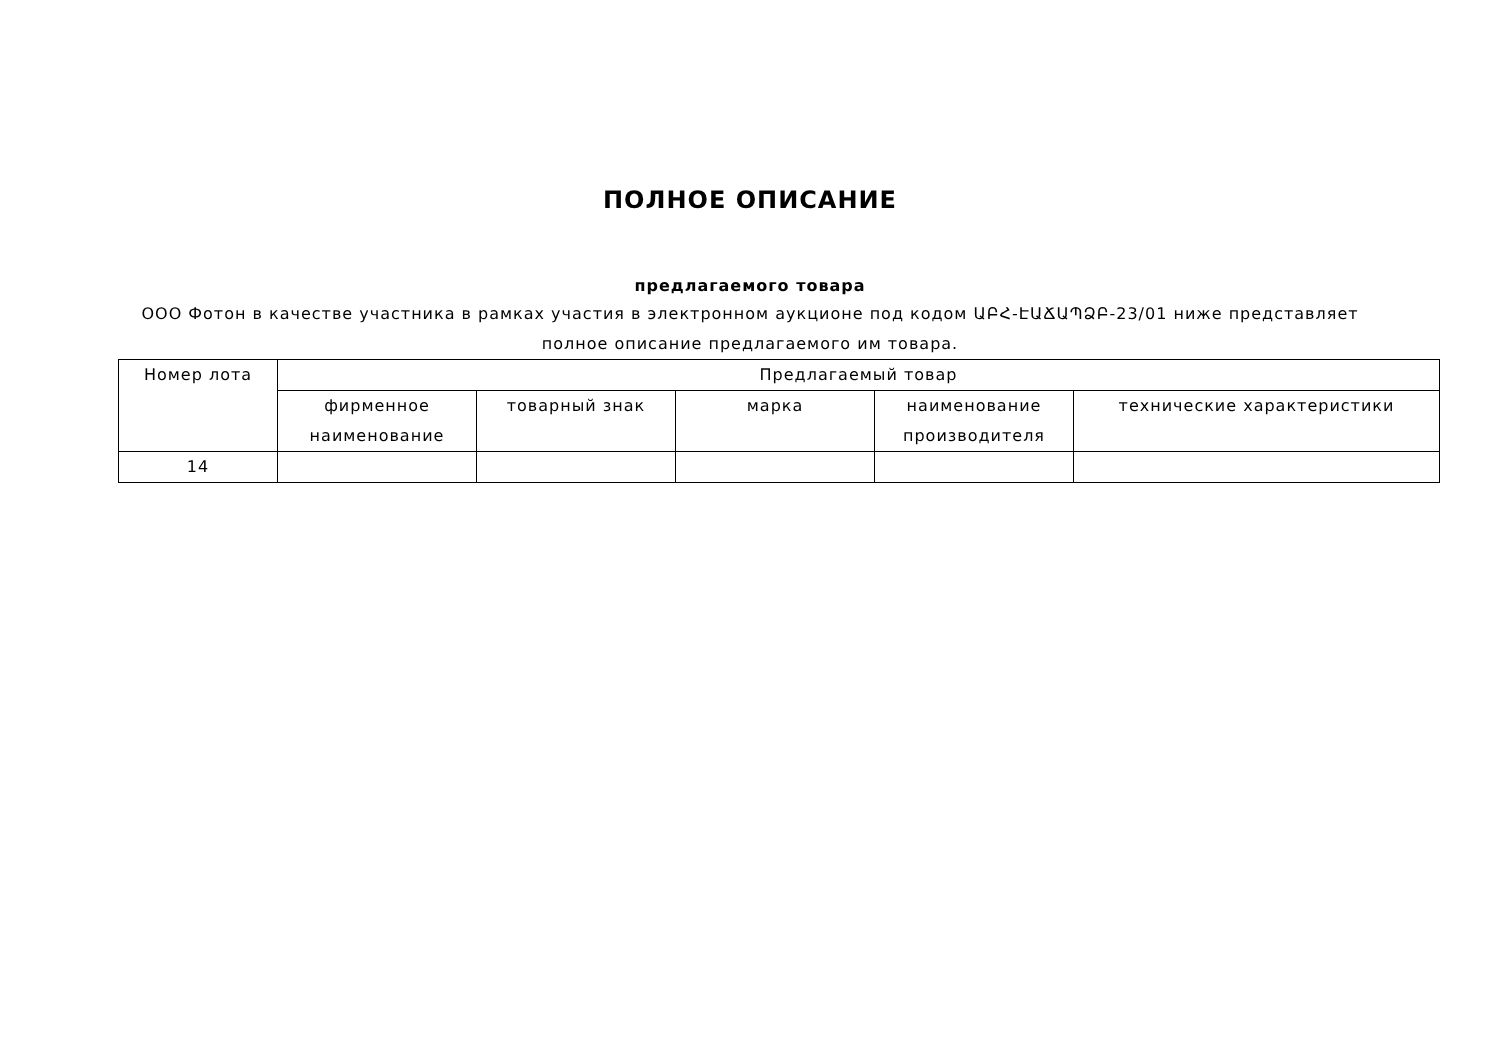ПОЛНОЕ ОПИСАНИЕ
предлагаемого товара
ООО Фотон в качестве участника в рамках участия в электронном аукционе под кодом ԱԲՀ-ԷԱՃԱՊՁԲ-23/01 ниже представляет полное описание предлагаемого им товара.
| Номер лота | Предлагаемый товар | | | | |
| --- | --- | --- | --- | --- | --- |
| | фирменное наименование | товарный знак | марка | наименование производителя | технические характеристики |
| 14 | | | | | |